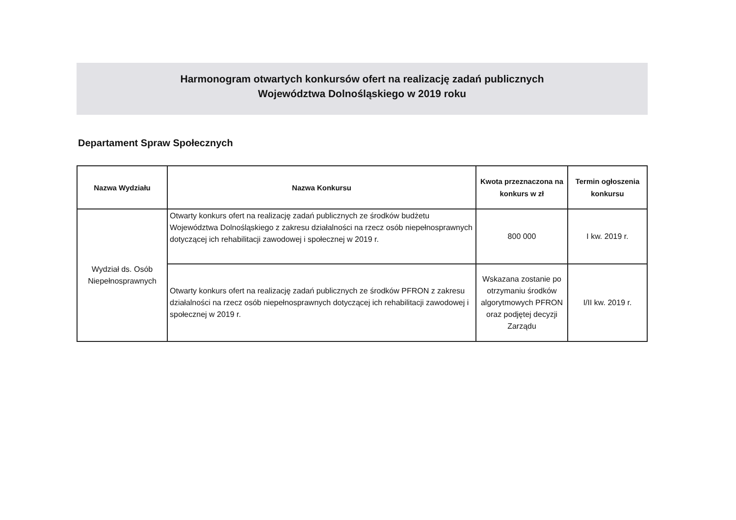Harmonogram otwartych konkursów ofert na realizację zadań publicznych
Województwa Dolnośląskiego w 2019 roku
Departament Spraw Społecznych
| Nazwa Wydziału | Nazwa Konkursu | Kwota przeznaczona na konkurs w zł | Termin ogłoszenia konkursu |
| --- | --- | --- | --- |
| Wydział ds. Osób Niepełnosprawnych | Otwarty konkurs ofert na realizację zadań publicznych ze środków budżetu Województwa Dolnośląskiego z zakresu działalności na rzecz osób niepełnosprawnych dotyczącej ich rehabilitacji zawodowej i społecznej w 2019 r. | 800 000 | I kw. 2019 r. |
| | Otwarty konkurs ofert na realizację zadań publicznych ze środków PFRON z zakresu działalności na rzecz osób niepełnosprawnych dotyczącej ich rehabilitacji zawodowej i społecznej w 2019 r. | Wskazana zostanie po otrzymaniu środków algorytmowych PFRON oraz podjętej decyzji Zarządu | I/II kw. 2019 r. |